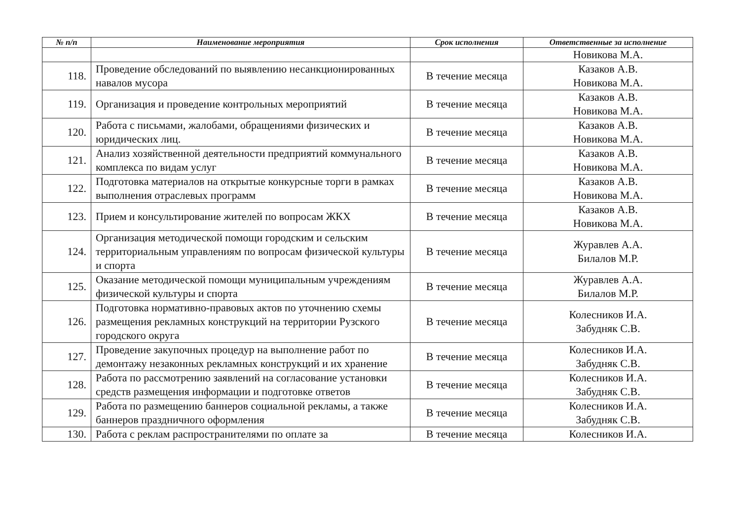| № п/п | Наименование мероприятия | Срок исполнения | Ответственные за исполнение |
| --- | --- | --- | --- |
| | | | Новикова М.А. |
| 118. | Проведение обследований по выявлению несанкционированных навалов мусора | В течение месяца | Казаков А.В. Новикова М.А. |
| 119. | Организация и проведение контрольных мероприятий | В течение месяца | Казаков А.В. Новикова М.А. |
| 120. | Работа с письмами, жалобами, обращениями физических и юридических лиц. | В течение месяца | Казаков А.В. Новикова М.А. |
| 121. | Анализ хозяйственной деятельности предприятий коммунального комплекса по видам услуг | В течение месяца | Казаков А.В. Новикова М.А. |
| 122. | Подготовка материалов на открытые конкурсные торги в рамках выполнения отраслевых программ | В течение месяца | Казаков А.В. Новикова М.А. |
| 123. | Прием и консультирование жителей по вопросам ЖКХ | В течение месяца | Казаков А.В. Новикова М.А. |
| 124. | Организация методической помощи городским и сельским территориальным управлениям по вопросам физической культуры и спорта | В течение месяца | Журавлев А.А. Билалов М.Р. |
| 125. | Оказание методической помощи муниципальным учреждениям физической культуры и спорта | В течение месяца | Журавлев А.А. Билалов М.Р. |
| 126. | Подготовка нормативно-правовых актов по уточнению схемы размещения рекламных конструкций на территории Рузского городского округа | В течение месяца | Колесников И.А. Забудняк С.В. |
| 127. | Проведение закупочных процедур на выполнение работ по демонтажу незаконных рекламных конструкций и их хранение | В течение месяца | Колесников И.А. Забудняк С.В. |
| 128. | Работа по рассмотрению заявлений на согласование установки средств размещения информации и подготовке ответов | В течение месяца | Колесников И.А. Забудняк С.В. |
| 129. | Работа по размещению баннеров социальной рекламы, а также баннеров праздничного оформления | В течение месяца | Колесников И.А. Забудняк С.В. |
| 130. | Работа с реклам распространителями по оплате за | В течение месяца | Колесников И.А. |